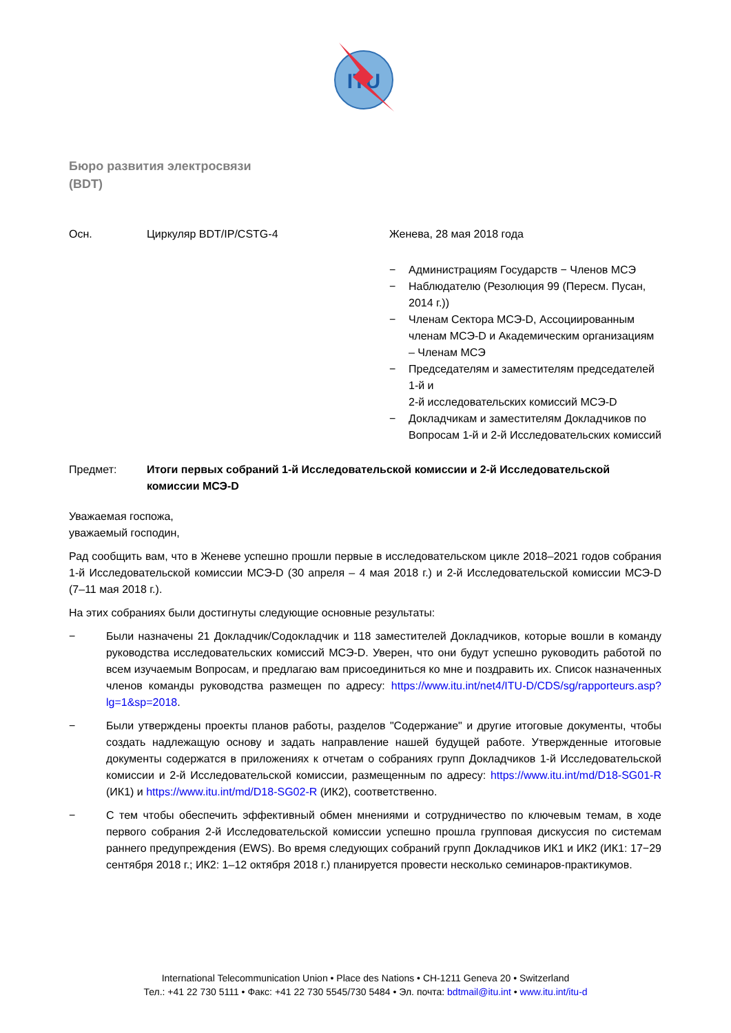ITU
Бюро развития электросвязи
(BDT)
Осн. Циркуляр BDT/IP/CSTG-4 Женева, 28 мая 2018 года
− Администрациям Государств − Членов МСЭ
− Наблюдателю (Резолюция 99 (Пересм. Пусан, 2014 г.))
− Членам Сектора МСЭ-D, Ассоциированным членам МСЭ-D и Академическим организациям – Членам МСЭ
− Председателям и заместителям председателей 1-й и
2-й исследовательских комиссий МСЭ-D
− Докладчикам и заместителям Докладчиков по Вопросам 1-й и 2-й Исследовательских комиссий
Предмет: Итоги первых собраний 1-й Исследовательской комиссии и 2-й Исследовательской комиссии МСЭ-D
Уважаемая госпожа,
уважаемый господин,
Рад сообщить вам, что в Женеве успешно прошли первые в исследовательском цикле 2018–2021 годов собрания 1-й Исследовательской комиссии МСЭ-D (30 апреля – 4 мая 2018 г.) и 2-й Исследовательской комиссии МСЭ-D (7–11 мая 2018 г.).
На этих собраниях были достигнуты следующие основные результаты:
− Были назначены 21 Докладчик/Содокладчик и 118 заместителей Докладчиков, которые вошли в команду руководства исследовательских комиссий МСЭ-D. Уверен, что они будут успешно руководить работой по всем изучаемым Вопросам, и предлагаю вам присоединиться ко мне и поздравить их. Список назначенных членов команды руководства размещен по адресу: https://www.itu.int/net4/ITU-D/CDS/sg/rapporteurs.asp?lg=1&sp=2018.
− Были утверждены проекты планов работы, разделов "Содержание" и другие итоговые документы, чтобы создать надлежащую основу и задать направление нашей будущей работе. Утвержденные итоговые документы содержатся в приложениях к отчетам о собраниях групп Докладчиков 1-й Исследовательской комиссии и 2-й Исследовательской комиссии, размещенным по адресу: https://www.itu.int/md/D18-SG01-R (ИК1) и https://www.itu.int/md/D18-SG02-R (ИК2), соответственно.
− С тем чтобы обеспечить эффективный обмен мнениями и сотрудничество по ключевым темам, в ходе первого собрания 2-й Исследовательской комиссии успешно прошла групповая дискуссия по системам раннего предупреждения (EWS). Во время следующих собраний групп Докладчиков ИК1 и ИК2 (ИК1: 17−29 сентября 2018 г.; ИК2: 1–12 октября 2018 г.) планируется провести несколько семинаров-практикумов.
International Telecommunication Union • Place des Nations • CH-1211 Geneva 20 • Switzerland
Тел.: +41 22 730 5111 • Факс: +41 22 730 5545/730 5484 • Эл. почта: bdtmail@itu.int • www.itu.int/itu-d